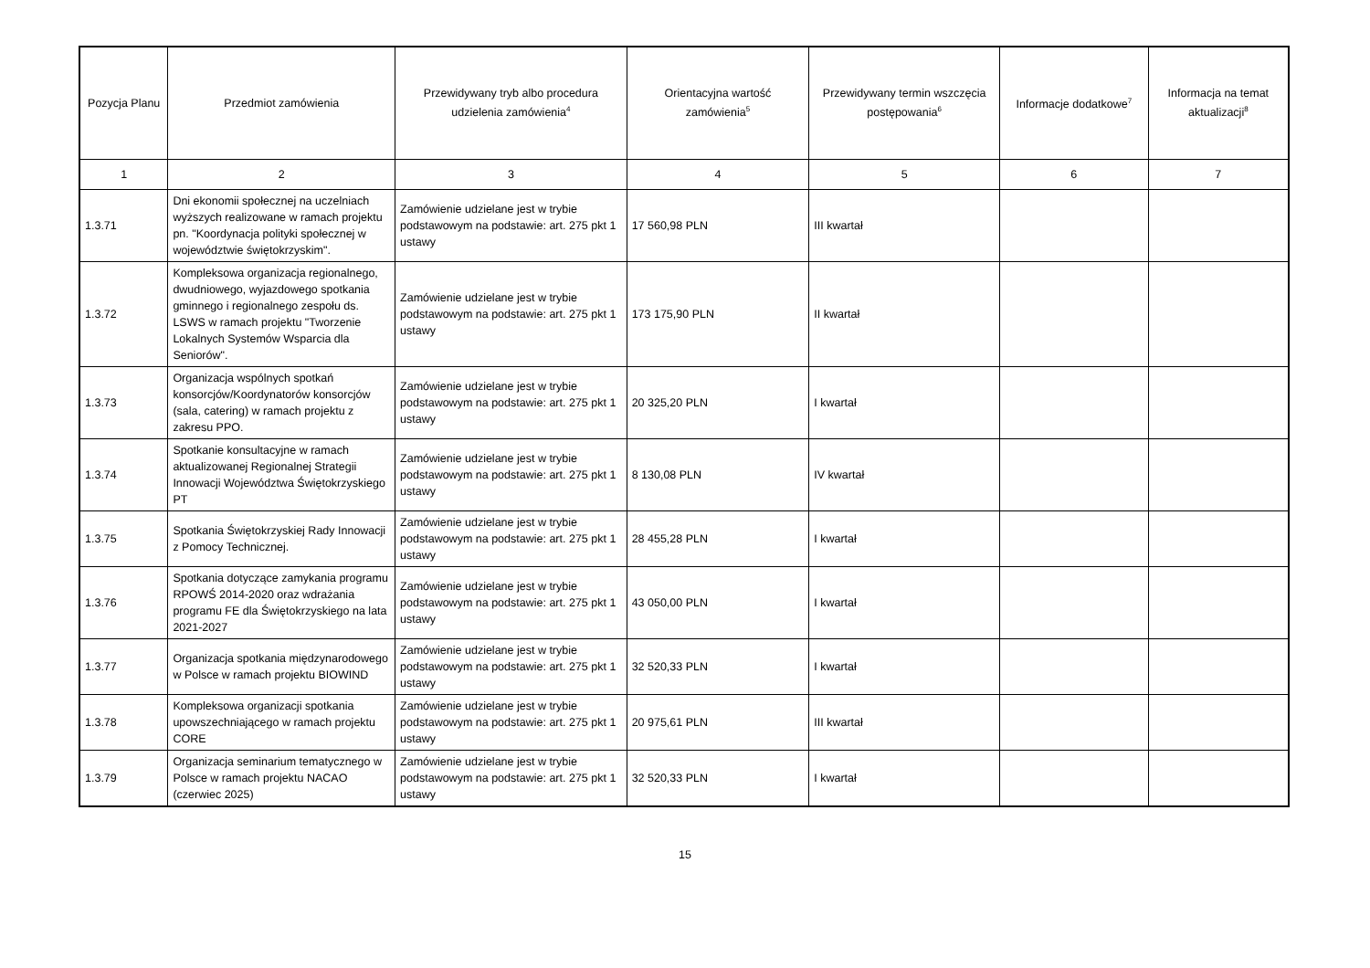| Pozycja Planu | Przedmiot zamówienia | Przewidywany tryb albo procedura udzielenia zamówienia<sup>4</sup> | Orientacyjna wartość zamówienia<sup>5</sup> | Przewidywany termin wszczęcia postępowania<sup>6</sup> | Informacje dodatkowe<sup>7</sup> | Informacja na temat aktualizacji<sup>8</sup> |
| --- | --- | --- | --- | --- | --- | --- |
| 1 | 2 | 3 | 4 | 5 | 6 | 7 |
| 1.3.71 | Dni ekonomii społecznej na uczelniach wyższych realizowane w ramach projektu pn. "Koordynacja polityki społecznej w województwie świętokrzyskim". | Zamówienie udzielane jest w trybie podstawowym na podstawie: art. 275 pkt 1 ustawy | 17 560,98 PLN | III kwartał | | |
| 1.3.72 | Kompleksowa organizacja regionalnego, dwudniowego, wyjazdowego spotkania gminnego i regionalnego zespołu ds. LSWS w ramach projektu "Tworzenie Lokalnych Systemów Wsparcia dla Seniorów". | Zamówienie udzielane jest w trybie podstawowym na podstawie: art. 275 pkt 1 ustawy | 173 175,90 PLN | II kwartał | | |
| 1.3.73 | Organizacja wspólnych spotkań konsorcjów/Koordynatorów konsorcjów (sala, catering) w ramach projektu z zakresu PPO. | Zamówienie udzielane jest w trybie podstawowym na podstawie: art. 275 pkt 1 ustawy | 20 325,20 PLN | I kwartał | | |
| 1.3.74 | Spotkanie konsultacyjne w ramach aktualizowanej Regionalnej Strategii Innowacji Województwa Świętokrzyskiego PT | Zamówienie udzielane jest w trybie podstawowym na podstawie: art. 275 pkt 1 ustawy | 8 130,08 PLN | IV kwartał | | |
| 1.3.75 | Spotkania Świętokrzyskiej Rady Innowacji z Pomocy Technicznej. | Zamówienie udzielane jest w trybie podstawowym na podstawie: art. 275 pkt 1 ustawy | 28 455,28 PLN | I kwartał | | |
| 1.3.76 | Spotkania dotyczące zamykania programu RPOWŚ 2014-2020 oraz wdrażania programu FE dla Świętokrzyskiego na lata 2021-2027 | Zamówienie udzielane jest w trybie podstawowym na podstawie: art. 275 pkt 1 ustawy | 43 050,00 PLN | I kwartał | | |
| 1.3.77 | Organizacja spotkania międzynarodowego w Polsce w ramach projektu BIOWIND | Zamówienie udzielane jest w trybie podstawowym na podstawie: art. 275 pkt 1 ustawy | 32 520,33 PLN | I kwartał | | |
| 1.3.78 | Kompleksowa organizacji spotkania upowszechniającego w ramach projektu CORE | Zamówienie udzielane jest w trybie podstawowym na podstawie: art. 275 pkt 1 ustawy | 20 975,61 PLN | III kwartał | | |
| 1.3.79 | Organizacja seminarium tematycznego w Polsce w ramach projektu NACAO (czerwiec 2025) | Zamówienie udzielane jest w trybie podstawowym na podstawie: art. 275 pkt 1 ustawy | 32 520,33 PLN | I kwartał | | |
15